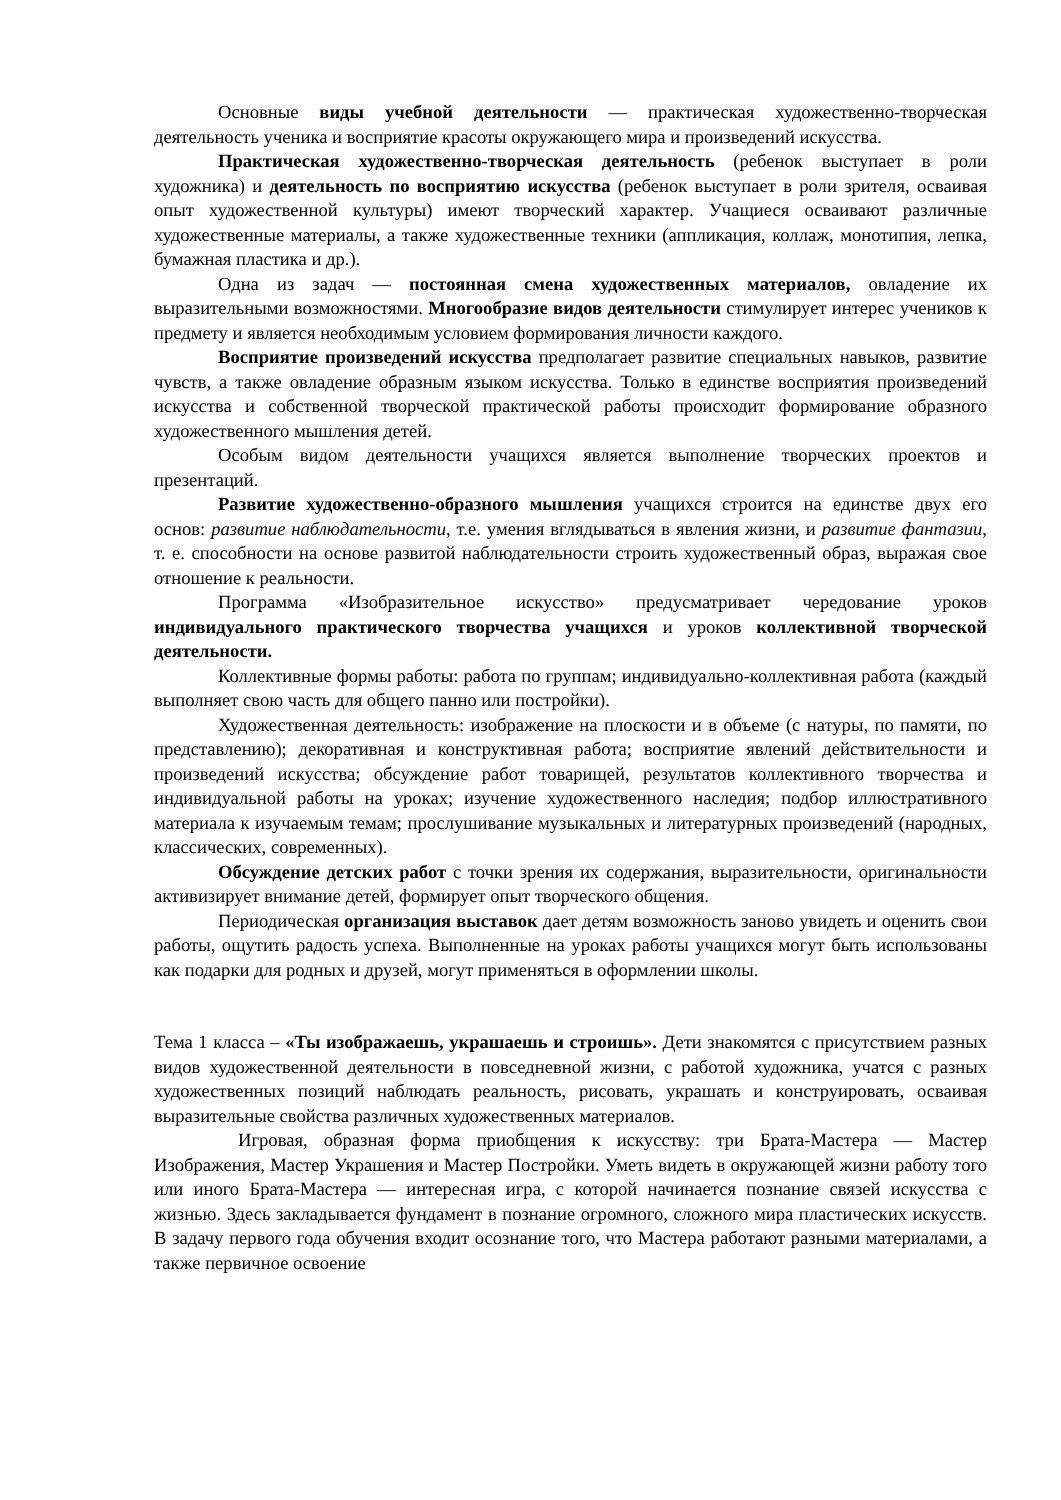Основные виды учебной деятельности — практическая художественно-творческая деятельность ученика и восприятие красоты окружающего мира и произведений искусства.
Практическая художественно-творческая деятельность (ребенок выступает в роли художника) и деятельность по восприятию искусства (ребенок выступает в роли зрителя, осваивая опыт художественной культуры) имеют творческий характер. Учащиеся осваивают различные художественные материалы, а также художественные техники (аппликация, коллаж, монотипия, лепка, бумажная пластика и др.).
Одна из задач — постоянная смена художественных материалов, овладение их выразительными возможностями. Многообразие видов деятельности стимулирует интерес учеников к предмету и является необходимым условием формирования личности каждого.
Восприятие произведений искусства предполагает развитие специальных навыков, развитие чувств, а также овладение образным языком искусства. Только в единстве восприятия произведений искусства и собственной творческой практической работы происходит формирование образного художественного мышления детей.
Особым видом деятельности учащихся является выполнение творческих проектов и презентаций.
Развитие художественно-образного мышления учащихся строится на единстве двух его основ: развитие наблюдательности, т.е. умения вглядываться в явления жизни, и развитие фантазии, т. е. способности на основе развитой наблюдательности строить художественный образ, выражая свое отношение к реальности.
Программа «Изобразительное искусство» предусматривает чередование уроков индивидуального практического творчества учащихся и уроков коллективной творческой деятельности.
Коллективные формы работы: работа по группам; индивидуально-коллективная работа (каждый выполняет свою часть для общего панно или постройки).
Художественная деятельность: изображение на плоскости и в объеме (с натуры, по памяти, по представлению); декоративная и конструктивная работа; восприятие явлений действительности и произведений искусства; обсуждение работ товарищей, результатов коллективного творчества и индивидуальной работы на уроках; изучение художественного наследия; подбор иллюстративного материала к изучаемым темам; прослушивание музыкальных и литературных произведений (народных, классических, современных).
Обсуждение детских работ с точки зрения их содержания, выразительности, оригинальности активизирует внимание детей, формирует опыт творческого общения.
Периодическая организация выставок дает детям возможность заново увидеть и оценить свои работы, ощутить радость успеха. Выполненные на уроках работы учащихся могут быть использованы как подарки для родных и друзей, могут применяться в оформлении школы.
Тема 1 класса – «Ты изображаешь, украшаешь и строишь». Дети знакомятся с присутствием разных видов художественной деятельности в повседневной жизни, с работой художника, учатся с разных художественных позиций наблюдать реальность, рисовать, украшать и конструировать, осваивая выразительные свойства различных художественных материалов.
Игровая, образная форма приобщения к искусству: три Брата-Мастера — Мастер Изображения, Мастер Украшения и Мастер Постройки. Уметь видеть в окружающей жизни работу того или иного Брата-Мастера — интересная игра, с которой начинается познание связей искусства с жизнью. Здесь закладывается фундамент в познание огромного, сложного мира пластических искусств. В задачу первого года обучения входит осознание того, что Мастера работают разными материалами, а также первичное освоение